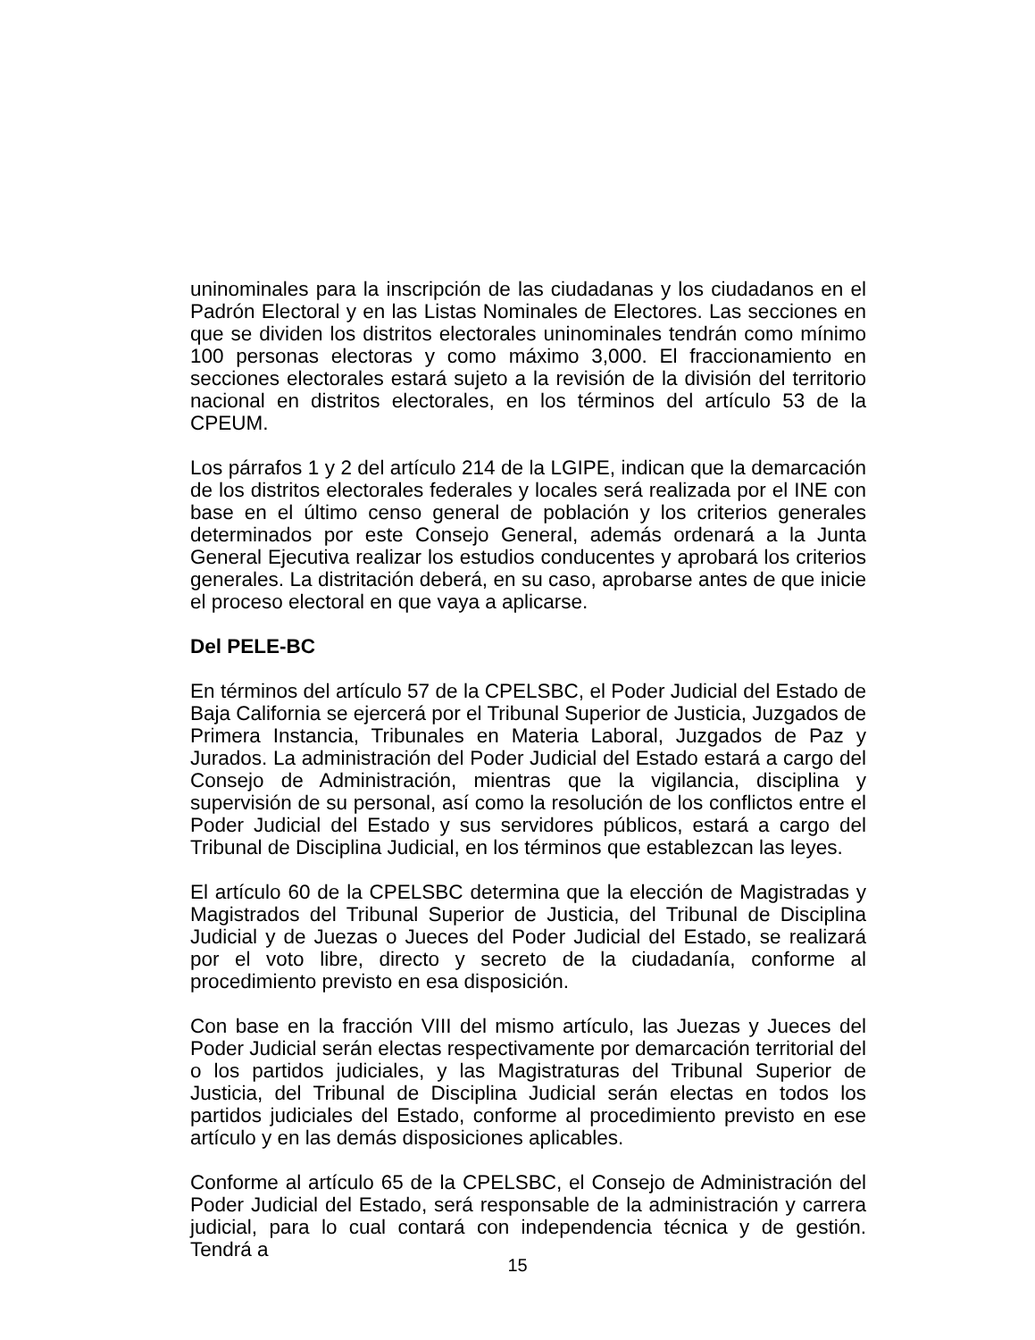uninominales para la inscripción de las ciudadanas y los ciudadanos en el Padrón Electoral y en las Listas Nominales de Electores. Las secciones en que se dividen los distritos electorales uninominales tendrán como mínimo 100 personas electoras y como máximo 3,000. El fraccionamiento en secciones electorales estará sujeto a la revisión de la división del territorio nacional en distritos electorales, en los términos del artículo 53 de la CPEUM.
Los párrafos 1 y 2 del artículo 214 de la LGIPE, indican que la demarcación de los distritos electorales federales y locales será realizada por el INE con base en el último censo general de población y los criterios generales determinados por este Consejo General, además ordenará a la Junta General Ejecutiva realizar los estudios conducentes y aprobará los criterios generales. La distritación deberá, en su caso, aprobarse antes de que inicie el proceso electoral en que vaya a aplicarse.
Del PELE-BC
En términos del artículo 57 de la CPELSBC, el Poder Judicial del Estado de Baja California se ejercerá por el Tribunal Superior de Justicia, Juzgados de Primera Instancia, Tribunales en Materia Laboral, Juzgados de Paz y Jurados. La administración del Poder Judicial del Estado estará a cargo del Consejo de Administración, mientras que la vigilancia, disciplina y supervisión de su personal, así como la resolución de los conflictos entre el Poder Judicial del Estado y sus servidores públicos, estará a cargo del Tribunal de Disciplina Judicial, en los términos que establezcan las leyes.
El artículo 60 de la CPELSBC determina que la elección de Magistradas y Magistrados del Tribunal Superior de Justicia, del Tribunal de Disciplina Judicial y de Juezas o Jueces del Poder Judicial del Estado, se realizará por el voto libre, directo y secreto de la ciudadanía, conforme al procedimiento previsto en esa disposición.
Con base en la fracción VIII del mismo artículo, las Juezas y Jueces del Poder Judicial serán electas respectivamente por demarcación territorial del o los partidos judiciales, y las Magistraturas del Tribunal Superior de Justicia, del Tribunal de Disciplina Judicial serán electas en todos los partidos judiciales del Estado, conforme al procedimiento previsto en ese artículo y en las demás disposiciones aplicables.
Conforme al artículo 65 de la CPELSBC, el Consejo de Administración del Poder Judicial del Estado, será responsable de la administración y carrera judicial, para lo cual contará con independencia técnica y de gestión. Tendrá a
15